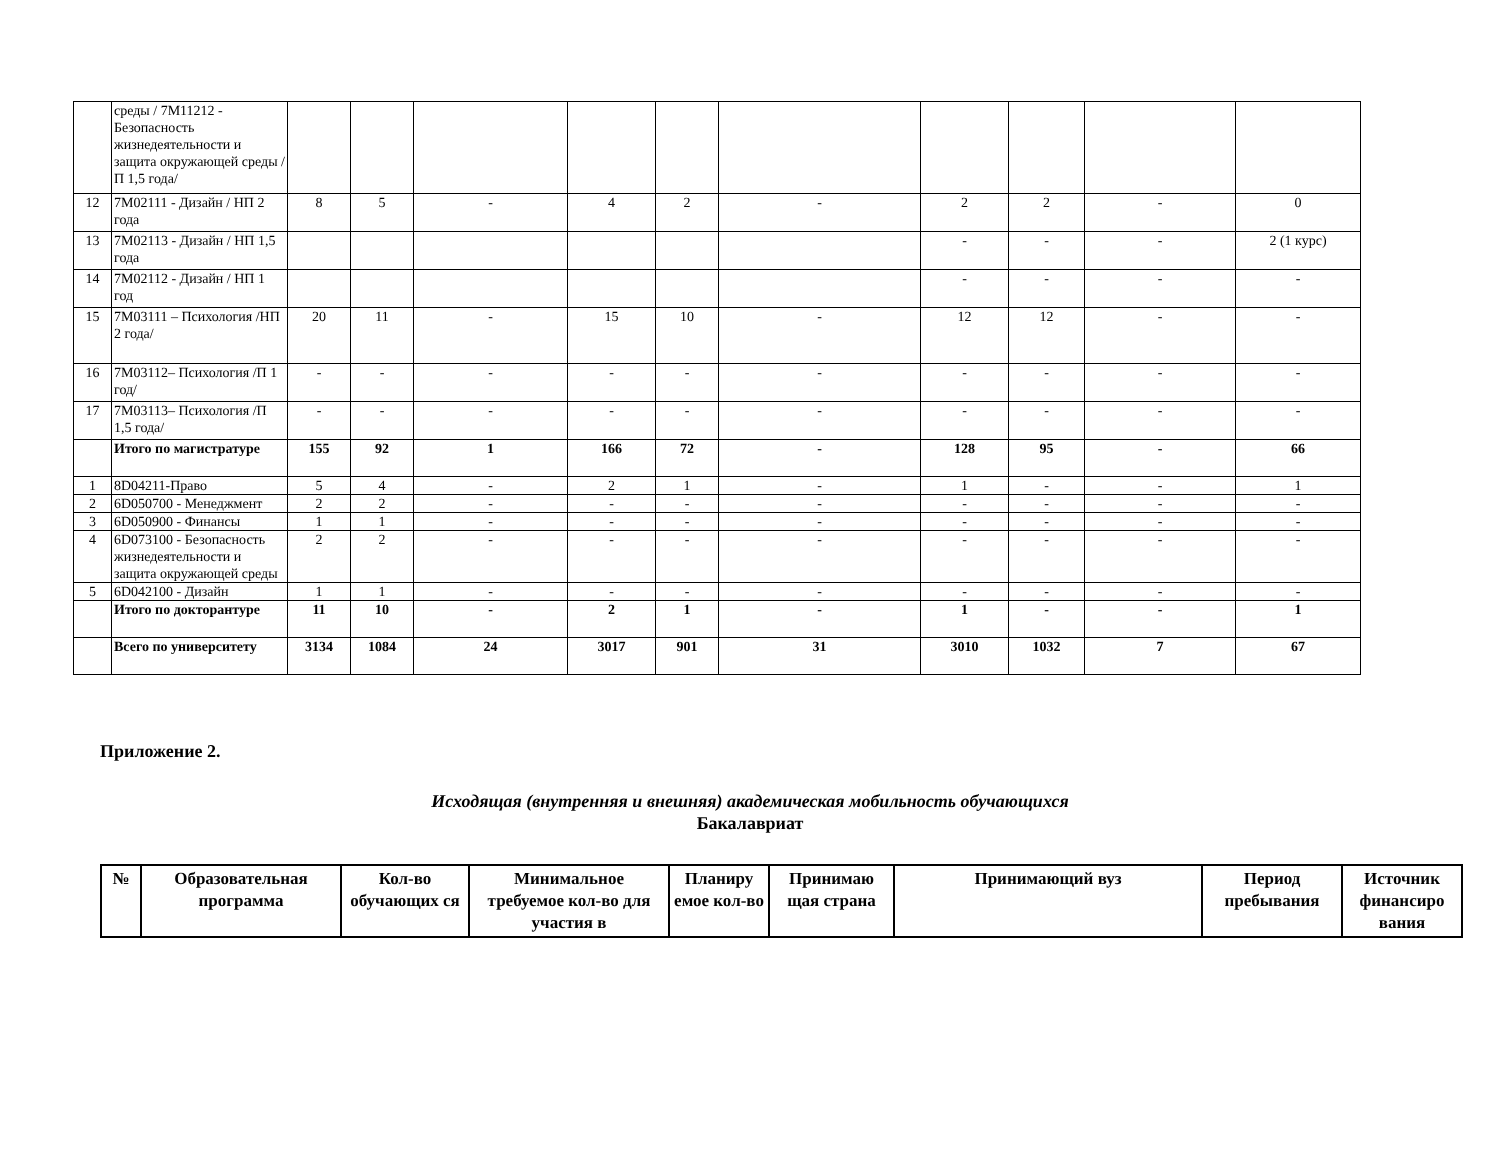| | среды / 7М11212 - Безопасность жизнедеятельности и защита окружающей среды / П 1,5 года/ | | | | | | | | | | |
| 12 | 7М02111 - Дизайн / НП 2 года | 8 | 5 | - | 4 | 2 | - | 2 | 2 | - | 0 |
| 13 | 7М02113 - Дизайн / НП 1,5 года | | | | | | | - | - | - | 2 (1 курс) |
| 14 | 7М02112 - Дизайн / НП 1 год | | | | | | | - | - | - | - |
| 15 | 7М03111 – Психология /НП 2 года/ | 20 | 11 | - | 15 | 10 | - | 12 | 12 | - | - |
| 16 | 7М03112– Психология /П 1 год/ | - | - | - | - | - | - | - | - | - | - |
| 17 | 7М03113– Психология /П 1,5 года/ | - | - | - | - | - | - | - | - | - | - |
| | Итого по магистратуре | 155 | 92 | 1 | 166 | 72 | - | 128 | 95 | - | 66 |
| 1 | 8D04211-Право | 5 | 4 | - | 2 | 1 | - | 1 | - | - | 1 |
| 2 | 6D050700 - Менеджмент | 2 | 2 | - | - | - | - | - | - | - | - |
| 3 | 6D050900 - Финансы | 1 | 1 | - | - | - | - | - | - | - | - |
| 4 | 6D073100 - Безопасность жизнедеятельности и защита окружающей среды | 2 | 2 | - | - | - | - | - | - | - | - |
| 5 | 6D042100 - Дизайн | 1 | 1 | - | - | - | - | - | - | - | - |
| | Итого по докторантуре | 11 | 10 | - | 2 | 1 | - | 1 | - | - | 1 |
| | Всего по университету | 3134 | 1084 | 24 | 3017 | 901 | 31 | 3010 | 1032 | 7 | 67 |
Приложение 2.
Исходящая (внутренняя и внешняя) академическая мобильность обучающихся
Бакалавриат
| № | Образовательная программа | Кол-во обучающих ся | Минимальное требуемое кол-во для участия в | Планиру емое кол-во | Принимаю щая страна | Принимающий вуз | Период пребывания | Источник финансиро вания |
| --- | --- | --- | --- | --- | --- | --- | --- | --- |